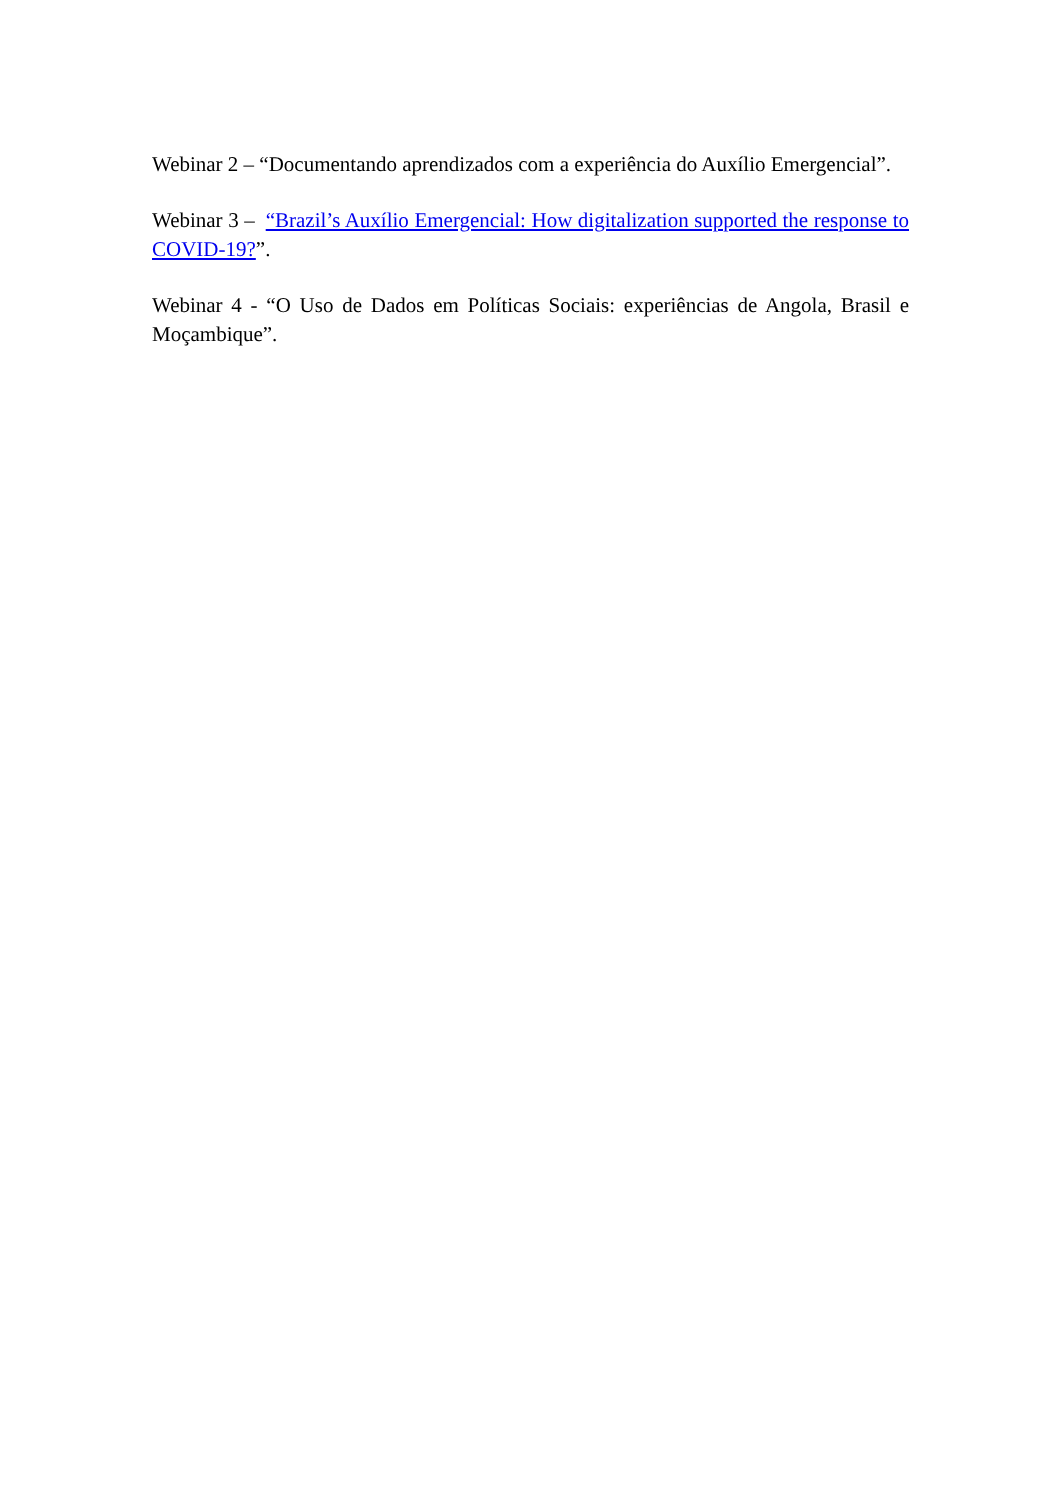Webinar 2 – “Documentando aprendizados com a experiência do Auxílio Emergencial”.
Webinar 3 – “Brazil’s Auxílio Emergencial: How digitalization supported the response to COVID-19?”.
Webinar 4 - “O Uso de Dados em Políticas Sociais: experiências de Angola, Brasil e Moçambique”.